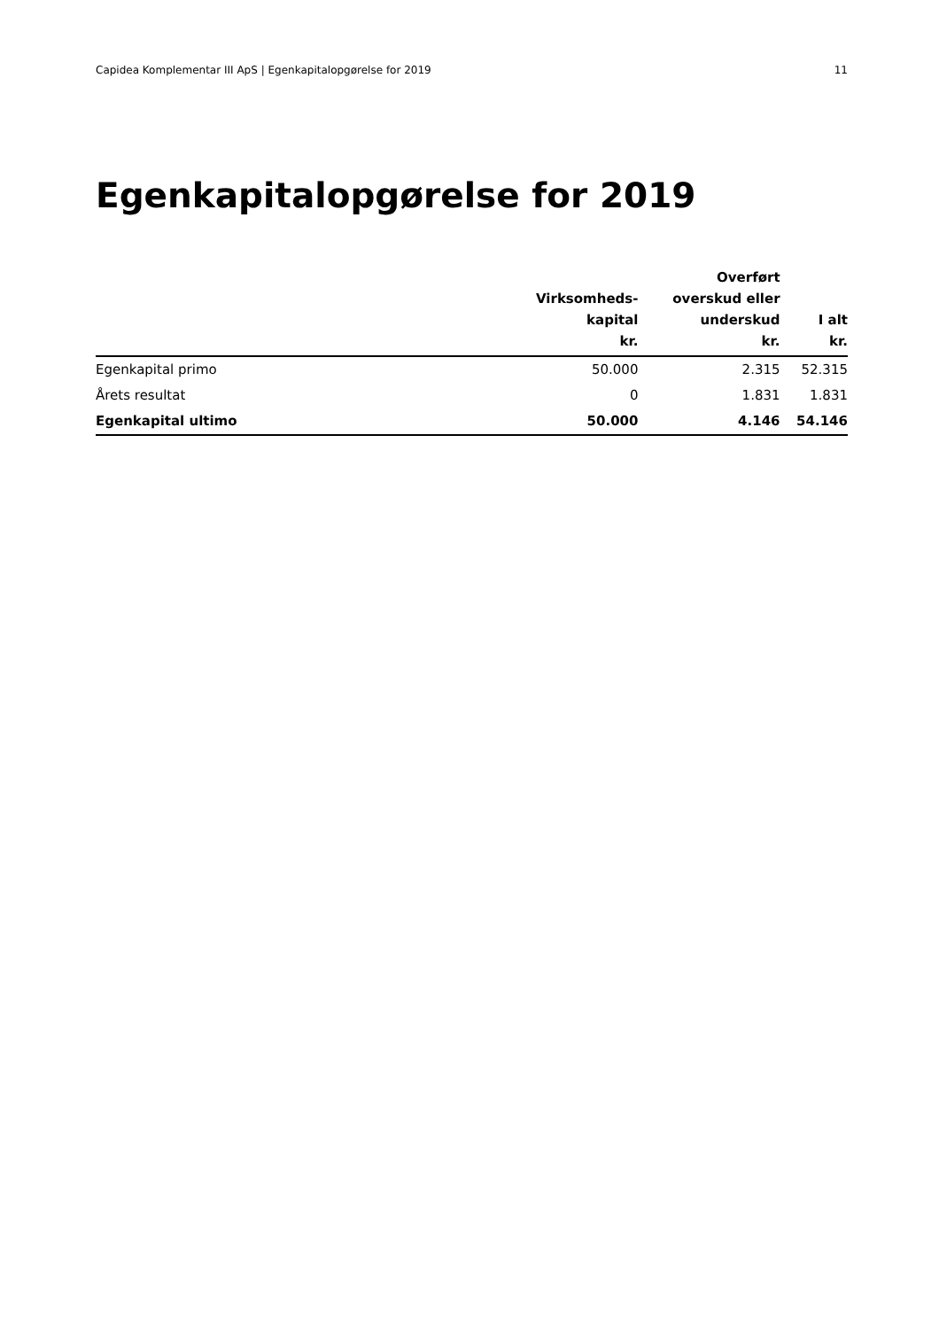Capidea Komplementar III ApS | Egenkapitalopgørelse for 2019 11
Egenkapitalopgørelse for 2019
| | Virksomheds- kapital kr. | Overført overskud eller underskud kr. | I alt kr. |
| --- | --- | --- | --- |
| Egenkapital primo | 50.000 | 2.315 | 52.315 |
| Årets resultat | 0 | 1.831 | 1.831 |
| Egenkapital ultimo | 50.000 | 4.146 | 54.146 |